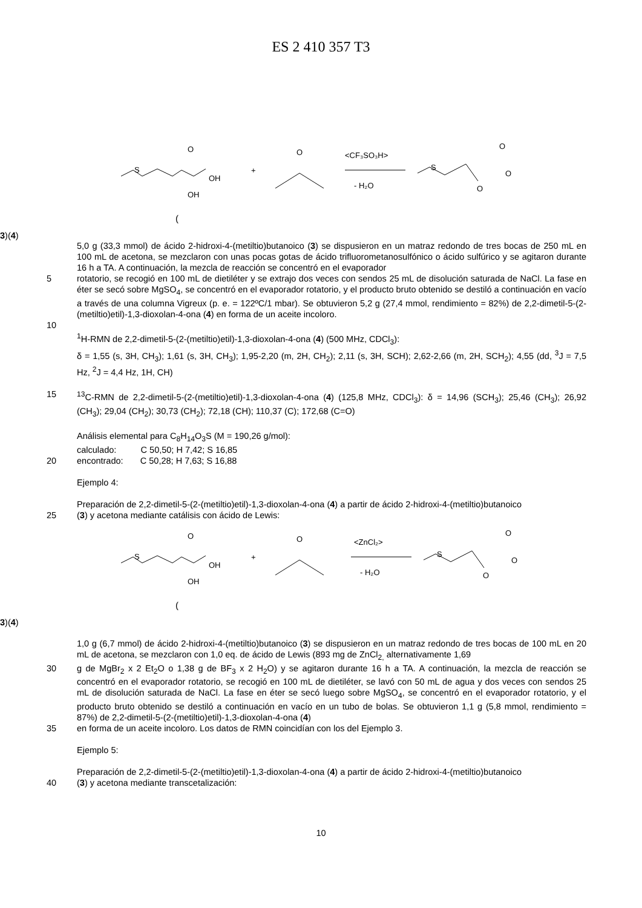ES 2 410 357 T3
S
O
OH
OH
+
O
<CF₃SO₃H>
- H₂O
S
O
O
O
(3)
(4)
5,0 g (33,3 mmol) de ácido 2-hidroxi-4-(metiltio)butanoico (3) se dispusieron en un matraz redondo de tres bocas de 250 mL en 100 mL de acetona, se mezclaron con unas pocas gotas de ácido trifluorometanosulfónico o ácido sulfúrico y se agitaron durante 16 h a TA. A continuación, la mezcla de reacción se concentró en el evaporador
5 rotatorio, se recogió en 100 mL de dietiléter y se extrajo dos veces con sendos 25 mL de disolución saturada de NaCl. La fase en éter se secó sobre MgSO<sub>4</sub>, se concentró en el evaporador rotatorio, y el producto bruto obtenido se destiló a continuación en vacío a través de una columna Vigreux (p. e. = 122ºC/1 mbar). Se obtuvieron 5,2 g (27,4 mmol, rendimiento = 82%) de 2,2-dimetil-5-(2-(metiltio)etil)-1,3-dioxolan-4-ona (4) en forma de un aceite incoloro.
10
<sup>1</sup>H-RMN de 2,2-dimetil-5-(2-(metiltio)etil)-1,3-dioxolan-4-ona (4) (500 MHz, CDCl<sub>3</sub>):
δ = 1,55 (s, 3H, CH<sub>3</sub>); 1,61 (s, 3H, CH<sub>3</sub>); 1,95-2,20 (m, 2H, CH<sub>2</sub>); 2,11 (s, 3H, SCH); 2,62-2,66 (m, 2H, SCH<sub>2</sub>); 4,55 (dd, <sup>3</sup>J = 7,5 Hz, <sup>2</sup>J = 4,4 Hz, 1H, CH)
15 <sup>13</sup>C-RMN de 2,2-dimetil-5-(2-(metiltio)etil)-1,3-dioxolan-4-ona (4) (125,8 MHz, CDCl<sub>3</sub>): δ = 14,96 (SCH<sub>3</sub>); 25,46 (CH<sub>3</sub>); 26,92 (CH<sub>3</sub>); 29,04 (CH<sub>2</sub>); 30,73 (CH<sub>2</sub>); 72,18 (CH); 110,37 (C); 172,68 (C=O)
Análisis elemental para C<sub>8</sub>H<sub>14</sub>O<sub>3</sub>S (M = 190,26 g/mol):
calculado: C 50,50; H 7,42; S 16,85
20 encontrado: C 50,28; H 7,63; S 16,88
Ejemplo 4:
Preparación de 2,2-dimetil-5-(2-(metiltio)etil)-1,3-dioxolan-4-ona (4) a partir de ácido 2-hidroxi-4-(metiltio)butanoico
25 (3) y acetona mediante catálisis con ácido de Lewis:
S
O
OH
OH
+
O
<ZnCl₂>
- H₂O
S
O
O
O
(3)
(4)
1,0 g (6,7 mmol) de ácido 2-hidroxi-4-(metiltio)butanoico (3) se dispusieron en un matraz redondo de tres bocas de 100 mL en 20 mL de acetona, se mezclaron con 1,0 eq. de ácido de Lewis (893 mg de ZnCl<sub>2,</sub> alternativamente 1,69
30 g de MgBr<sub>2</sub> x 2 Et<sub>2</sub>O o 1,38 g de BF<sub>3</sub> x 2 H<sub>2</sub>O) y se agitaron durante 16 h a TA. A continuación, la mezcla de reacción se concentró en el evaporador rotatorio, se recogió en 100 mL de dietiléter, se lavó con 50 mL de agua y dos veces con sendos 25 mL de disolución saturada de NaCl. La fase en éter se secó luego sobre MgSO<sub>4</sub>, se concentró en el evaporador rotatorio, y el producto bruto obtenido se destiló a continuación en vacío en un tubo de bolas. Se obtuvieron 1,1 g (5,8 mmol, rendimiento = 87%) de 2,2-dimetil-5-(2-(metiltio)etil)-1,3-dioxolan-4-ona (4)
35 en forma de un aceite incoloro. Los datos de RMN coincidían con los del Ejemplo 3.
Ejemplo 5:
Preparación de 2,2-dimetil-5-(2-(metiltio)etil)-1,3-dioxolan-4-ona (4) a partir de ácido 2-hidroxi-4-(metiltio)butanoico
40 (3) y acetona mediante transcetalización:
10